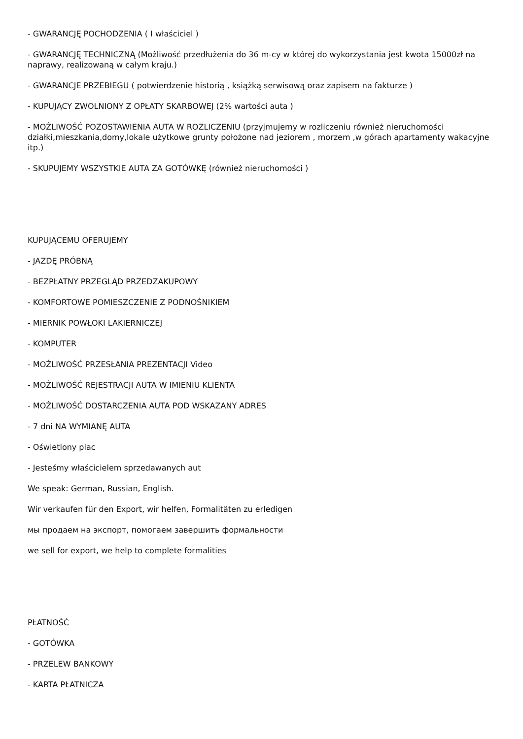- GWARANCJĘ POCHODZENIA ( I właściciel )
- GWARANCJĘ TECHNICZNĄ (Możliwość przedłużenia do 36 m-cy w której do wykorzystania jest kwota 15000zł na naprawy, realizowaną w całym kraju.)
- GWARANCJE PRZEBIEGU ( potwierdzenie historią , książką serwisową oraz zapisem na fakturze )
- KUPUJĄCY ZWOLNIONY Z OPŁATY SKARBOWEJ (2% wartości auta )
- MOŻLIWOŚĆ POZOSTAWIENIA AUTA W ROZLICZENIU (przyjmujemy w rozliczeniu również nieruchomości działki,mieszkania,domy,lokale użytkowe grunty położone nad jeziorem , morzem ,w górach apartamenty wakacyjne itp.)
- SKUPUJEMY WSZYSTKIE AUTA ZA GOTÓWKĘ (również nieruchomości )
KUPUJĄCEMU OFERUJEMY
- JAZDĘ PRÓBNĄ
- BEZPŁATNY PRZEGLĄD PRZEDZAKUPOWY
- KOMFORTOWE POMIESZCZENIE Z PODNOŚNIKIEM
- MIERNIK POWŁOKI LAKIERNICZEJ
- KOMPUTER
- MOŻLIWOŚĆ PRZESŁANIA PREZENTACJI Video
- MOŻLIWOŚĆ REJESTRACJI AUTA W IMIENIU KLIENTA
- MOŻLIWOŚĆ DOSTARCZENIA AUTA POD WSKAZANY ADRES
- 7 dni NA WYMIANĘ AUTA
- Oświetlony plac
- Jesteśmy właścicielem sprzedawanych aut
We speak: German, Russian, English.
Wir verkaufen für den Export, wir helfen, Formalitäten zu erledigen
мы продаем на экспорт, помогаем завершить формальности
we sell for export, we help to complete formalities
PŁATNOŚĆ
- GOTÓWKA
- PRZELEW BANKOWY
- KARTA PŁATNICZA